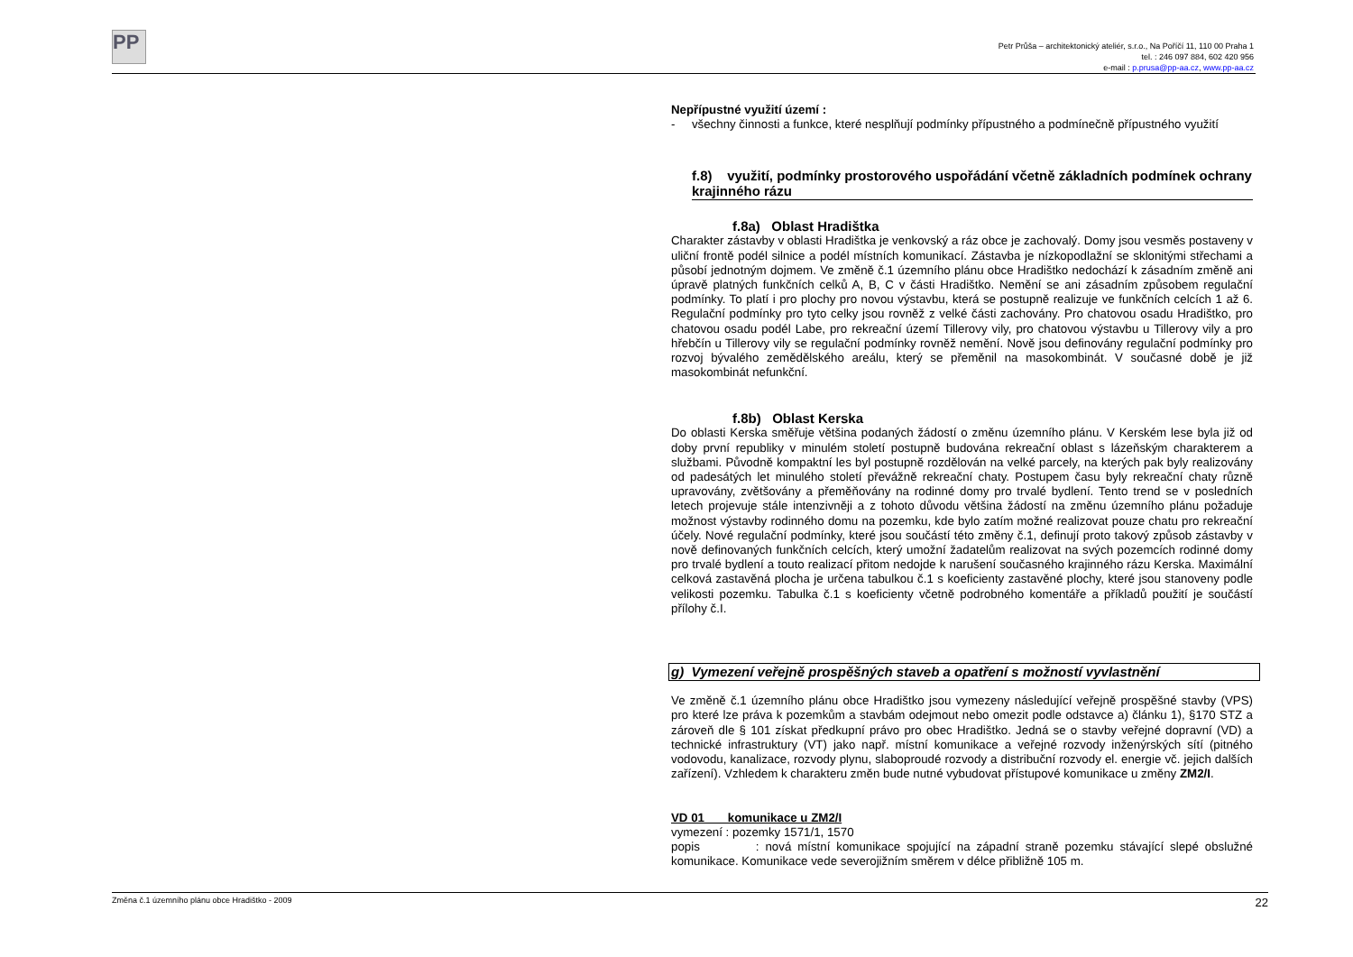PP
Petr Průša – architektonický ateliér, s.r.o., Na Poříčí 11, 110 00 Praha 1
tel. : 246 097 884, 602 420 956
e-mail : p.prusa@pp-aa.cz, www.pp-aa.cz
Nepřípustné využití území :
- všechny činnosti a funkce, které nesplňují podmínky přípustného a podmínečně přípustného využití
f.8) využití, podmínky prostorového uspořádání včetně základních podmínek ochrany krajinného rázu
f.8a) Oblast Hradištka
Charakter zástavby v oblasti Hradištka je venkovský a ráz obce je zachovalý. Domy jsou vesměs postaveny v uliční frontě podél silnice a podél místních komunikací. Zástavba je nízkopodlažní se sklonitými střechami a působí jednotným dojmem. Ve změně č.1 územního plánu obce Hradištko nedochází k zásadním změně ani úpravě platných funkčních celků A, B, C v části Hradištko. Nemění se ani zásadním způsobem regulační podmínky. To platí i pro plochy pro novou výstavbu, která se postupně realizuje ve funkčních celcích 1 až 6. Regulační podmínky pro tyto celky jsou rovněž z velké části zachovány. Pro chatovou osadu Hradištko, pro chatovou osadu podél Labe, pro rekreační území Tillerovy vily, pro chatovou výstavbu u Tillerovy vily a pro hřebčín u Tillerovy vily se regulační podmínky rovněž nemění. Nově jsou definovány regulační podmínky pro rozvoj bývalého zemědělského areálu, který se přeměnil na masokombinát. V současné době je již masokombinát nefunkční.
f.8b) Oblast Kerska
Do oblasti Kerska směřuje většina podaných žádostí o změnu územního plánu. V Kerském lese byla již od doby první republiky v minulém století postupně budována rekreační oblast s lázeňským charakterem a službami. Původně kompaktní les byl postupně rozdělován na velké parcely, na kterých pak byly realizovány od padesátých let minulého století převážně rekreační chaty. Postupem času byly rekreační chaty různě upravovány, zvětšovány a přeměňovány na rodinné domy pro trvalé bydlení. Tento trend se v posledních letech projevuje stále intenzivněji a z tohoto důvodu většina žádostí na změnu územního plánu požaduje možnost výstavby rodinného domu na pozemku, kde bylo zatím možné realizovat pouze chatu pro rekreační účely. Nové regulační podmínky, které jsou součástí této změny č.1, definují proto takový způsob zástavby v nově definovaných funkčních celcích, který umožní žadatelům realizovat na svých pozemcích rodinné domy pro trvalé bydlení a touto realizací přitom nedojde k narušení současného krajinného rázu Kerska. Maximální celková zastavěná plocha je určena tabulkou č.1 s koeficienty zastavěné plochy, které jsou stanoveny podle velikosti pozemku. Tabulka č.1 s koeficienty včetně podrobného komentáře a příkladů použití je součástí přílohy č.I.
g) Vymezení veřejně prospěšných staveb a opatření s možností vyvlastnění
Ve změně č.1 územního plánu obce Hradištko jsou vymezeny následující veřejně prospěšné stavby (VPS) pro které lze práva k pozemkům a stavbám odejmout nebo omezit podle odstavce a) článku 1), §170 STZ a zároveň dle § 101 získat předkupní právo pro obec Hradištko. Jedná se o stavby veřejné dopravní (VD) a technické infrastruktury (VT) jako např. místní komunikace a veřejné rozvody inženýrských sítí (pitného vodovodu, kanalizace, rozvody plynu, slaboproudé rozvody a distribuční rozvody el. energie vč. jejich dalších zařízení). Vzhledem k charakteru změn bude nutné vybudovat přístupové komunikace u změny ZM2/I.
VD 01 komunikace u ZM2/I
vymezení : pozemky 1571/1, 1570
popis : nová místní komunikace spojující na západní straně pozemku stávající slepé obslužné komunikace. Komunikace vede severojižním směrem v délce přibližně 105 m.
Změna č.1 územního plánu obce Hradištko - 2009 22